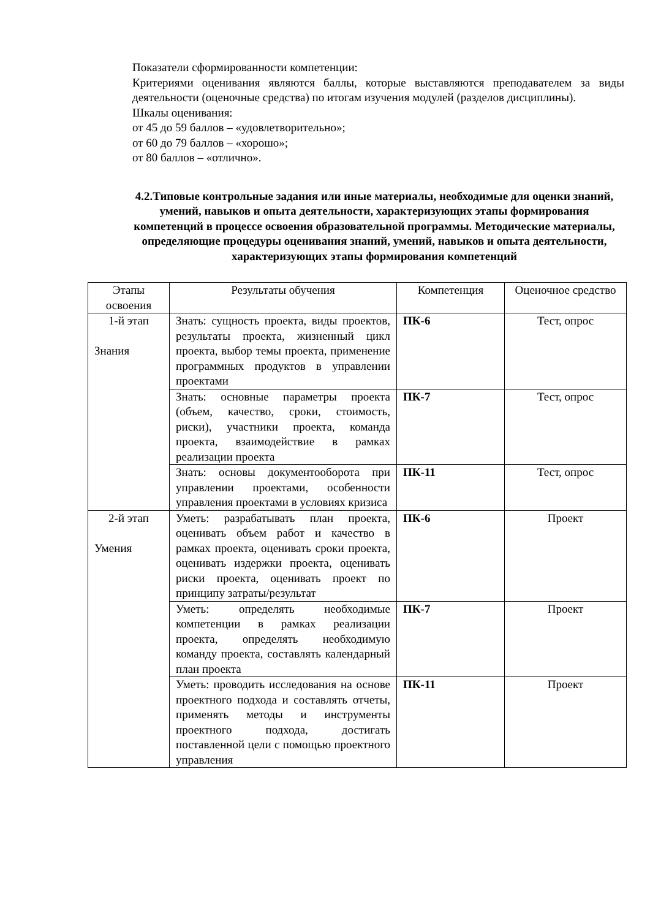Показатели сформированности компетенции:
Критериями оценивания являются баллы, которые выставляются преподавателем за виды деятельности (оценочные средства) по итогам изучения модулей (разделов дисциплины).
Шкалы оценивания:
от 45 до 59 баллов – «удовлетворительно»;
от 60 до 79 баллов – «хорошо»;
от 80 баллов – «отлично».
4.2.Типовые контрольные задания или иные материалы, необходимые для оценки знаний, умений, навыков и опыта деятельности, характеризующих этапы формирования компетенций в процессе освоения образовательной программы. Методические материалы, определяющие процедуры оценивания знаний, умений, навыков и опыта деятельности, характеризующих этапы формирования компетенций
| Этапы освоения | Результаты обучения | Компетенция | Оценочное средство |
| --- | --- | --- | --- |
| 1-й этап Знания | Знать: сущность проекта, виды проектов, результаты проекта, жизненный цикл проекта, выбор темы проекта, применение программных продуктов в управлении проектами | ПК-6 | Тест, опрос |
| | Знать: основные параметры проекта (объем, качество, сроки, стоимость, риски), участники проекта, команда проекта, взаимодействие в рамках реализации проекта | ПК-7 | Тест, опрос |
| | Знать: основы документооборота при управлении проектами, особенности управления проектами в условиях кризиса | ПК-11 | Тест, опрос |
| 2-й этап Умения | Уметь: разрабатывать план проекта, оценивать объем работ и качество в рамках проекта, оценивать сроки проекта, оценивать издержки проекта, оценивать риски проекта, оценивать проект по принципу затраты/результат | ПК-6 | Проект |
| | Уметь: определять необходимые компетенции в рамках реализации проекта, определять необходимую команду проекта, составлять календарный план проекта | ПК-7 | Проект |
| | Уметь: проводить исследования на основе проектного подхода и составлять отчеты, применять методы и инструменты проектного подхода, достигать поставленной цели с помощью проектного управления | ПК-11 | Проект |